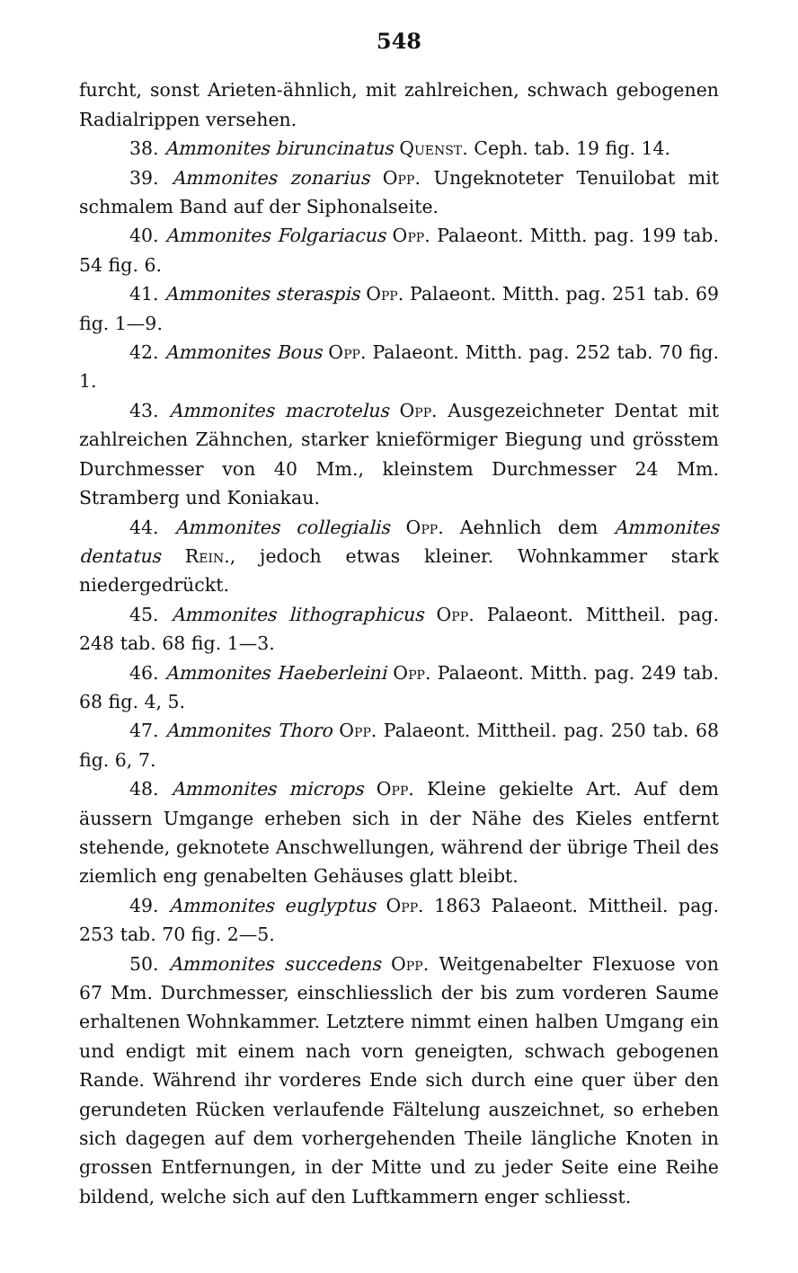548
furcht, sonst Arieten-ähnlich, mit zahlreichen, schwach gebogenen Radialrippen versehen.
38. Ammonites biruncinatus Quenst. Ceph. tab. 19 fig. 14.
39. Ammonites zonarius Opp. Ungeknoteter Tenuilobat mit schmalem Band auf der Siphonalseite.
40. Ammonites Folgariacus Opp. Palaeont. Mitth. pag. 199 tab. 54 fig. 6.
41. Ammonites steraspis Opp. Palaeont. Mitth. pag. 251 tab. 69 fig. 1—9.
42. Ammonites Bous Opp. Palaeont. Mitth. pag. 252 tab. 70 fig. 1.
43. Ammonites macrotelus Opp. Ausgezeichneter Dentat mit zahlreichen Zähnchen, starker knieförmiger Biegung und grösstem Durchmesser von 40 Mm., kleinstem Durchmesser 24 Mm. Stramberg und Koniakau.
44. Ammonites collegialis Opp. Aehnlich dem Ammonites dentatus Rein., jedoch etwas kleiner. Wohnkammer stark niedergedrückt.
45. Ammonites lithographicus Opp. Palaeont. Mittheil. pag. 248 tab. 68 fig. 1—3.
46. Ammonites Haeberleini Opp. Palaeont. Mitth. pag. 249 tab. 68 fig. 4, 5.
47. Ammonites Thoro Opp. Palaeont. Mittheil. pag. 250 tab. 68 fig. 6, 7.
48. Ammonites microps Opp. Kleine gekielte Art. Auf dem äussern Umgange erheben sich in der Nähe des Kieles entfernt stehende, geknotete Anschwellungen, während der übrige Theil des ziemlich eng genabelten Gehäuses glatt bleibt.
49. Ammonites euglyptus Opp. 1863 Palaeont. Mittheil. pag. 253 tab. 70 fig. 2—5.
50. Ammonites succedens Opp. Weitgenabelter Flexuose von 67 Mm. Durchmesser, einschliesslich der bis zum vorderen Saume erhaltenen Wohnkammer. Letztere nimmt einen halben Umgang ein und endigt mit einem nach vorn geneigten, schwach gebogenen Rande. Während ihr vorderes Ende sich durch eine quer über den gerundeten Rücken verlaufende Fältelung auszeichnet, so erheben sich dagegen auf dem vorhergehenden Theile längliche Knoten in grossen Entfernungen, in der Mitte und zu jeder Seite eine Reihe bildend, welche sich auf den Luftkammern enger schliesst.